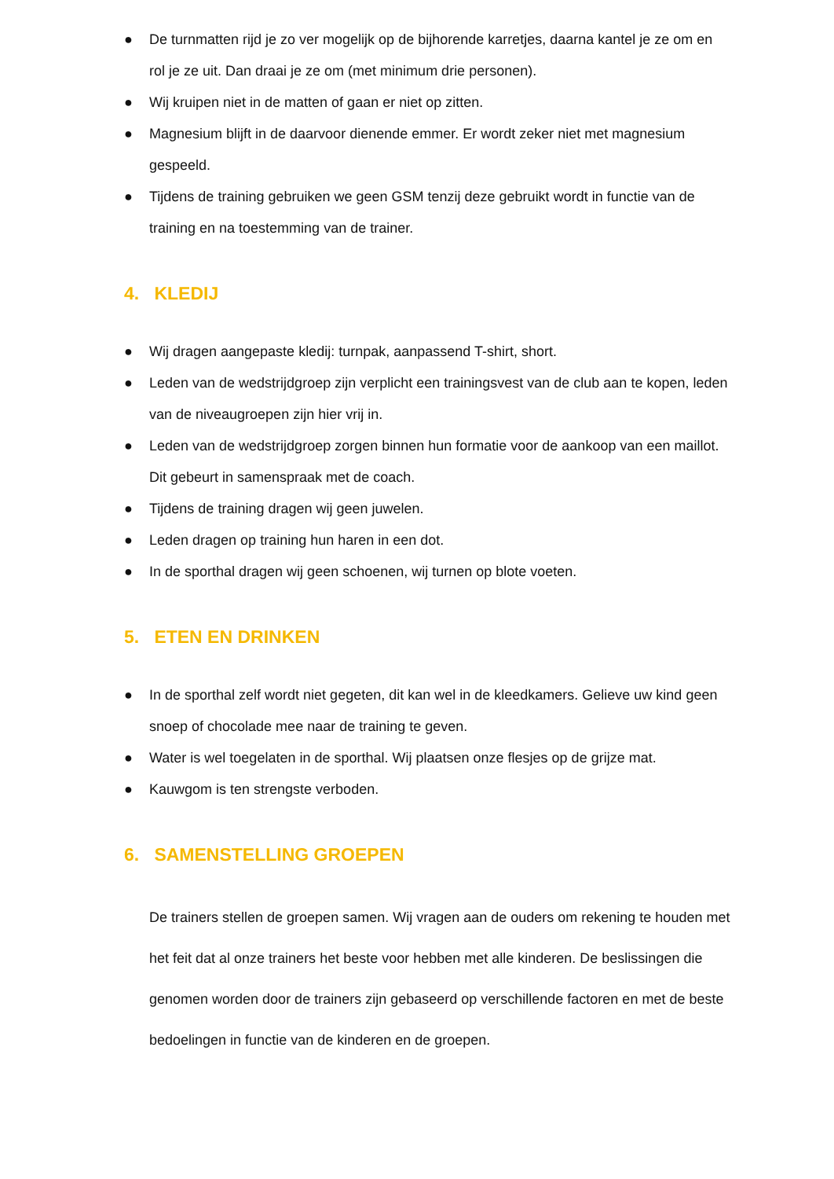● De turnmatten rijd je zo ver mogelijk op de bijhorende karretjes, daarna kantel je ze om en rol je ze uit. Dan draai je ze om (met minimum drie personen).
● Wij kruipen niet in de matten of gaan er niet op zitten.
● Magnesium blijft in de daarvoor dienende emmer. Er wordt zeker niet met magnesium gespeeld.
● Tijdens de training gebruiken we geen GSM tenzij deze gebruikt wordt in functie van de training en na toestemming van de trainer.
4. KLEDIJ
● Wij dragen aangepaste kledij: turnpak, aanpassend T-shirt, short.
● Leden van de wedstrijdgroep zijn verplicht een trainingsvest van de club aan te kopen, leden van de niveaugroepen zijn hier vrij in.
● Leden van de wedstrijdgroep zorgen binnen hun formatie voor de aankoop van een maillot. Dit gebeurt in samenspraak met de coach.
● Tijdens de training dragen wij geen juwelen.
● Leden dragen op training hun haren in een dot.
● In de sporthal dragen wij geen schoenen, wij turnen op blote voeten.
5. ETEN EN DRINKEN
● In de sporthal zelf wordt niet gegeten, dit kan wel in de kleedkamers. Gelieve uw kind geen snoep of chocolade mee naar de training te geven.
● Water is wel toegelaten in de sporthal. Wij plaatsen onze flesjes op de grijze mat.
● Kauwgom is ten strengste verboden.
6. SAMENSTELLING GROEPEN
De trainers stellen de groepen samen. Wij vragen aan de ouders om rekening te houden met het feit dat al onze trainers het beste voor hebben met alle kinderen. De beslissingen die genomen worden door de trainers zijn gebaseerd op verschillende factoren en met de beste bedoelingen in functie van de kinderen en de groepen.